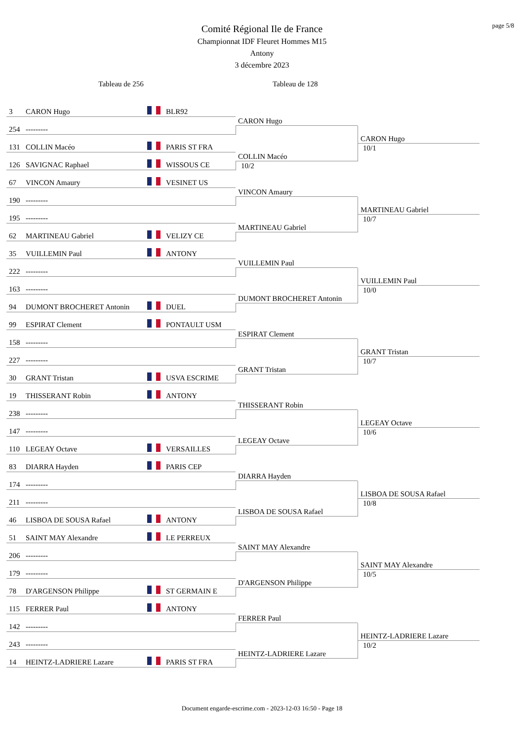page 5/8
Comité Régional Ile de France
Championnat IDF Fleuret Hommes M15
Antony
3 décembre 2023
Tableau de 256
Tableau de 128
3 CARON Hugo BLR92
254 ---------
CARON Hugo
131 COLLIN Macéo PARIS ST FRA
126 SAVIGNAC Raphael WISSOUS CE
COLLIN Macéo
10/2
CARON Hugo
10/1
67 VINCON Amaury VESINET US
190 ---------
VINCON Amaury
195 ---------
62 MARTINEAU Gabriel VELIZY CE
MARTINEAU Gabriel
MARTINEAU Gabriel
10/7
35 VUILLEMIN Paul ANTONY
222 ---------
VUILLEMIN Paul
163 ---------
94 DUMONT BROCHERET Antonin DUEL
DUMONT BROCHERET Antonin
VUILLEMIN Paul
10/0
99 ESPIRAT Clement PONTAULT USM
158 ---------
ESPIRAT Clement
227 ---------
30 GRANT Tristan USVA ESCRIME
GRANT Tristan
GRANT Tristan
10/7
19 THISSERANT Robin ANTONY
238 ---------
THISSERANT Robin
147 ---------
110 LEGEAY Octave VERSAILLES
LEGEAY Octave
LEGEAY Octave
10/6
83 DIARRA Hayden PARIS CEP
174 ---------
DIARRA Hayden
211 ---------
46 LISBOA DE SOUSA Rafael ANTONY
LISBOA DE SOUSA Rafael
LISBOA DE SOUSA Rafael
10/8
51 SAINT MAY Alexandre LE PERREUX
206 ---------
SAINT MAY Alexandre
179 ---------
78 D'ARGENSON Philippe ST GERMAIN E
D'ARGENSON Philippe
SAINT MAY Alexandre
10/5
115 FERRER Paul ANTONY
142 ---------
FERRER Paul
243 ---------
14 HEINTZ-LADRIERE Lazare PARIS ST FRA
HEINTZ-LADRIERE Lazare
HEINTZ-LADRIERE Lazare
10/2
Document engarde-escrime.com - 2023-12-03 16:50 - Page 18